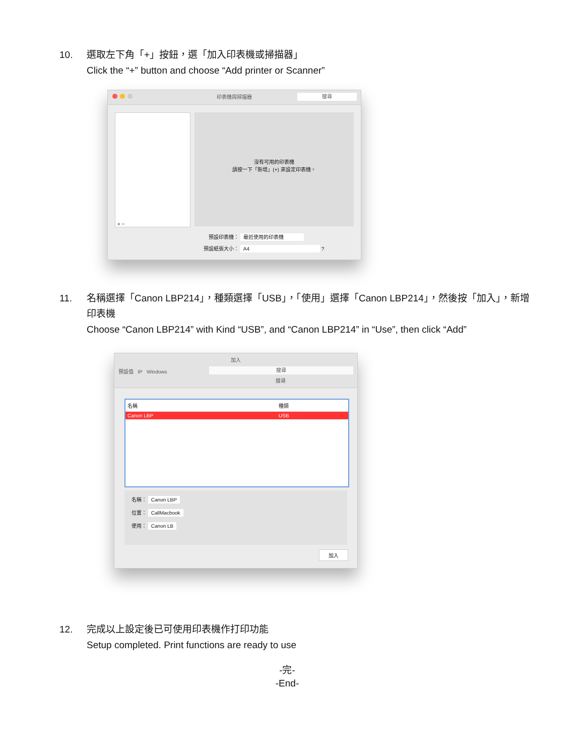10. 選取左下角「+」按鈕，選「加入印表機或掃描器」
Click the “+” button and choose “Add printer or Scanner”
印表機與掃描器 搜尋
+ −
沒有可用的印表機
請按一下「新增」(+) 來設定印表機。
預設印表機： 最近使用的印表機
預設紙張大小： A4 ?
11. 名稱選擇「Canon LBP214」，種類選擇「USB」，「使用」選擇「Canon LBP214」，然後按「加入」，新增印表機
Choose “Canon LBP214” with Kind “USB”, and “Canon LBP214” in “Use”, then click “Add”
加入
預設值 IP Windows 搜尋
搜尋
名稱 種類
Canon LBP USB
名稱： Canon LBP
位置： CallMacbook
使用： Canon LB
加入
12. 完成以上設定後已可使用印表機作打印功能
Setup completed. Print functions are ready to use
-完-
-End-